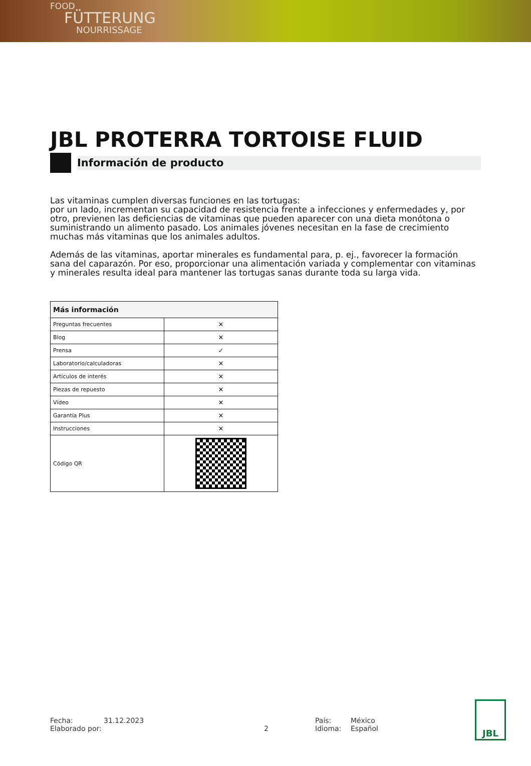FOOD
FÜTTERUNG
NOURRISSAGE
JBL PROTERRA TORTOISE FLUID
Información de producto
Las vitaminas cumplen diversas funciones en las tortugas:
por un lado, incrementan su capacidad de resistencia frente a infecciones y enfermedades y, por otro, previenen las deficiencias de vitaminas que pueden aparecer con una dieta monótona o suministrando un alimento pasado. Los animales jóvenes necesitan en la fase de crecimiento muchas más vitaminas que los animales adultos.
Además de las vitaminas, aportar minerales es fundamental para, p. ej., favorecer la formación sana del caparazón. Por eso, proporcionar una alimentación variada y complementar con vitaminas y minerales resulta ideal para mantener las tortugas sanas durante toda su larga vida.
| Más información | |
| --- | --- |
| Preguntas frecuentes | ✕ |
| Blog | ✕ |
| Prensa | ✓ |
| Laboratorio/calculadoras | ✕ |
| Artículos de interés | ✕ |
| Piezas de repuesto | ✕ |
| Vídeo | ✕ |
| Garantía Plus | ✕ |
| Instrucciones | ✕ |
| Código QR | |
Fecha:
Elaborado por:
31.12.2023
2 País:
Idioma:
México
Español
JBL